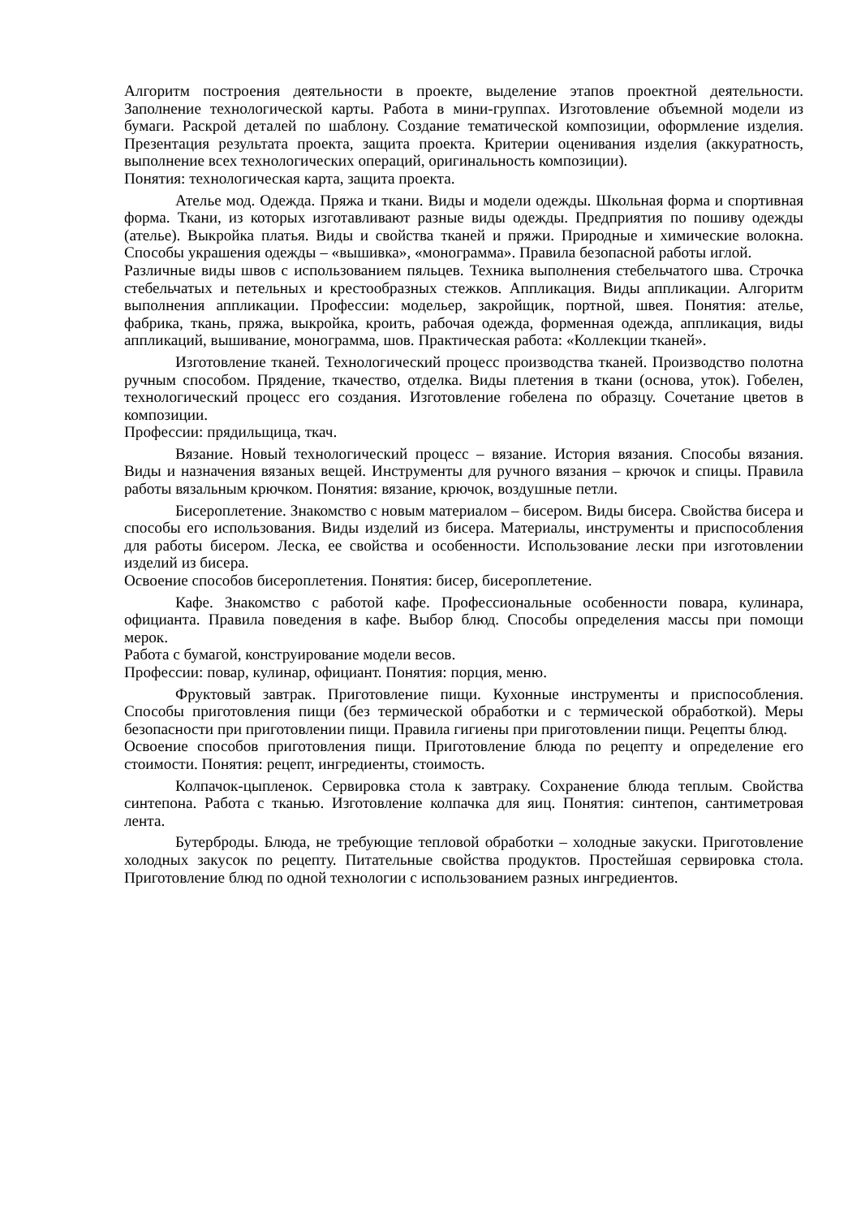Алгоритм построения деятельности в проекте, выделение этапов проектной деятельности. Заполнение технологической карты. Работа в мини-группах. Изготовление объемной модели из бумаги. Раскрой деталей по шаблону. Создание тематической композиции, оформление изделия. Презентация результата проекта, защита проекта. Критерии оценивания изделия (аккуратность, выполнение всех технологических операций, оригинальность композиции).
Понятия: технологическая карта, защита проекта.
Ателье мод. Одежда. Пряжа и ткани. Виды и модели одежды. Школьная форма и спортивная форма. Ткани, из которых изготавливают разные виды одежды. Предприятия по пошиву одежды (ателье). Выкройка платья. Виды и свойства тканей и пряжи. Природные и химические волокна. Способы украшения одежды – «вышивка», «монограмма». Правила безопасной работы иглой.
Различные виды швов с использованием пяльцев. Техника выполнения стебельчатого шва. Строчка стебельчатых и петельных и крестообразных стежков. Аппликация. Виды аппликации. Алгоритм выполнения аппликации. Профессии: модельер, закройщик, портной, швея. Понятия: ателье, фабрика, ткань, пряжа, выкройка, кроить, рабочая одежда, форменная одежда, аппликация, виды аппликаций, вышивание, монограмма, шов. Практическая работа: «Коллекции тканей».
Изготовление тканей. Технологический процесс производства тканей. Производство полотна ручным способом. Прядение, ткачество, отделка. Виды плетения в ткани (основа, уток). Гобелен, технологический процесс его создания. Изготовление гобелена по образцу. Сочетание цветов в композиции.
Профессии: прядильщица, ткач.
Вязание. Новый технологический процесс – вязание. История вязания. Способы вязания. Виды и назначения вязаных вещей. Инструменты для ручного вязания – крючок и спицы. Правила работы вязальным крючком. Понятия: вязание, крючок, воздушные петли.
Бисероплетение. Знакомство с новым материалом – бисером. Виды бисера. Свойства бисера и способы его использования. Виды изделий из бисера. Материалы, инструменты и приспособления для работы бисером. Леска, ее свойства и особенности. Использование лески при изготовлении изделий из бисера.
Освоение способов бисероплетения. Понятия: бисер, бисероплетение.
Кафе. Знакомство с работой кафе. Профессиональные особенности повара, кулинара, официанта. Правила поведения в кафе. Выбор блюд. Способы определения массы при помощи мерок.
Работа с бумагой, конструирование модели весов.
Профессии: повар, кулинар, официант. Понятия: порция, меню.
Фруктовый завтрак. Приготовление пищи. Кухонные инструменты и приспособления. Способы приготовления пищи (без термической обработки и с термической обработкой). Меры безопасности при приготовлении пищи. Правила гигиены при приготовлении пищи. Рецепты блюд.
Освоение способов приготовления пищи. Приготовление блюда по рецепту и определение его стоимости. Понятия: рецепт, ингредиенты, стоимость.
Колпачок-цыпленок. Сервировка стола к завтраку. Сохранение блюда теплым. Свойства синтепона. Работа с тканью. Изготовление колпачка для яиц. Понятия: синтепон, сантиметровая лента.
Бутерброды. Блюда, не требующие тепловой обработки – холодные закуски. Приготовление холодных закусок по рецепту. Питательные свойства продуктов. Простейшая сервировка стола. Приготовление блюд по одной технологии с использованием разных ингредиентов.